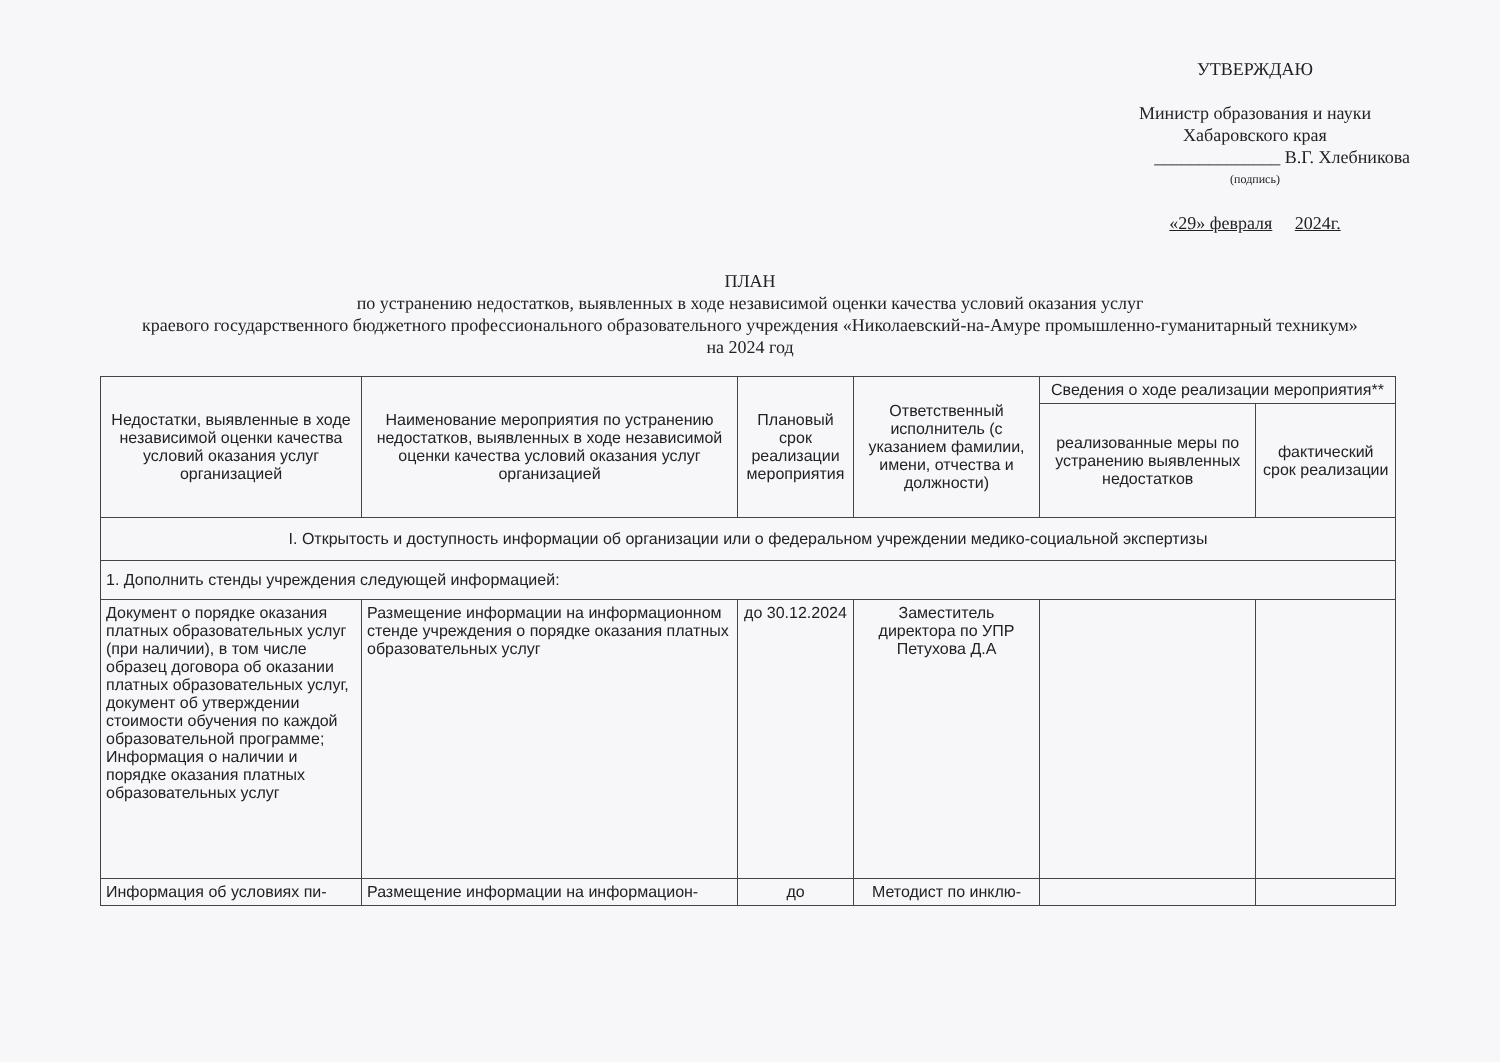УТВЕРЖДАЮ
Министр образования и науки
Хабаровского края
______________ В.Г. Хлебникова
(подпись)
«29» февраля 2024г.
ПЛАН
по устранению недостатков, выявленных в ходе независимой оценки качества условий оказания услуг
краевого государственного бюджетного профессионального образовательного учреждения «Николаевский-на-Амуре промышленно-гуманитарный техникум»
на 2024 год
| Недостатки, выявленные в ходе независимой оценки качества условий оказания услуг организацией | Наименование мероприятия по устранению недостатков, выявленных в ходе независимой оценки качества условий оказания услуг организацией | Плановый срок реализации мероприятия | Ответственный исполнитель (с указанием фамилии, имени, отчества и должности) | Сведения о ходе реализации мероприятия** | |
| --- | --- | --- | --- | --- | --- |
| | | | | реализованные меры по устранению выявленных недостатков | фактический срок реализации |
| I. Открытость и доступность информации об организации или о федеральном учреждении медико-социальной экспертизы | | | | | |
| 1. Дополнить стенды учреждения следующей информацией: | | | | | |
| Документ о порядке оказания платных образовательных услуг (при наличии), в том числе образец договора об оказании платных образовательных услуг, документ об утверждении стоимости обучения по каждой образовательной программе; Информация о наличии и порядке оказания платных образовательных услуг | Размещение информации на информационном стенде учреждения о порядке оказания платных образовательных услуг | до 30.12.2024 | Заместитель директора по УПР Петухова Д.А | | |
| Информация об условиях пи- | Размещение информации на информацион- | до | Методист по инклю- | | |